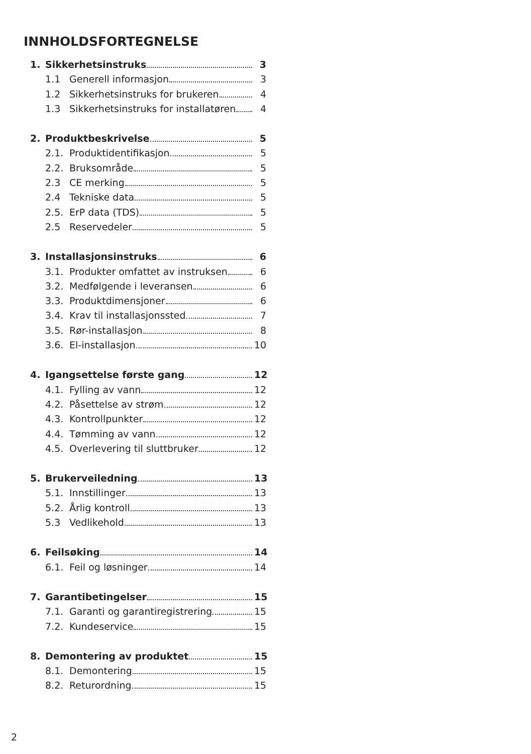INNHOLDSFORTEGNELSE
1. Sikkerhetsinstruks 3
1.1 Generell informasjon 3
1.2 Sikkerhetsinstruks for brukeren 4
1.3 Sikkerhetsinstruks for installatøren 4
2. Produktbeskrivelse 5
2.1. Produktidentifikasjon 5
2.2. Bruksområde 5
2.3 CE merking 5
2.4 Tekniske data 5
2.5. ErP data (TDS) 5
2.5 Reservedeler 5
3. Installasjonsinstruks 6
3.1. Produkter omfattet av instruksen 6
3.2. Medfølgende i leveransen 6
3.3. Produktdimensjoner 6
3.4. Krav til installasjonssted 7
3.5. Rør-installasjon 8
3.6. El-installasjon 10
4. Igangsettelse første gang 12
4.1. Fylling av vann 12
4.2. Påsettelse av strøm 12
4.3. Kontrollpunkter 12
4.4. Tømming av vann 12
4.5. Overlevering til sluttbruker 12
5. Brukerveiledning 13
5.1. Innstillinger 13
5.2. Årlig kontroll 13
5.3 Vedlikehold 13
6. Feilsøking 14
6.1. Feil og løsninger 14
7. Garantibetingelser 15
7.1. Garanti og garantiregistrering 15
7.2. Kundeservice 15
8. Demontering av produktet 15
8.1. Demontering 15
8.2. Returordning 15
2